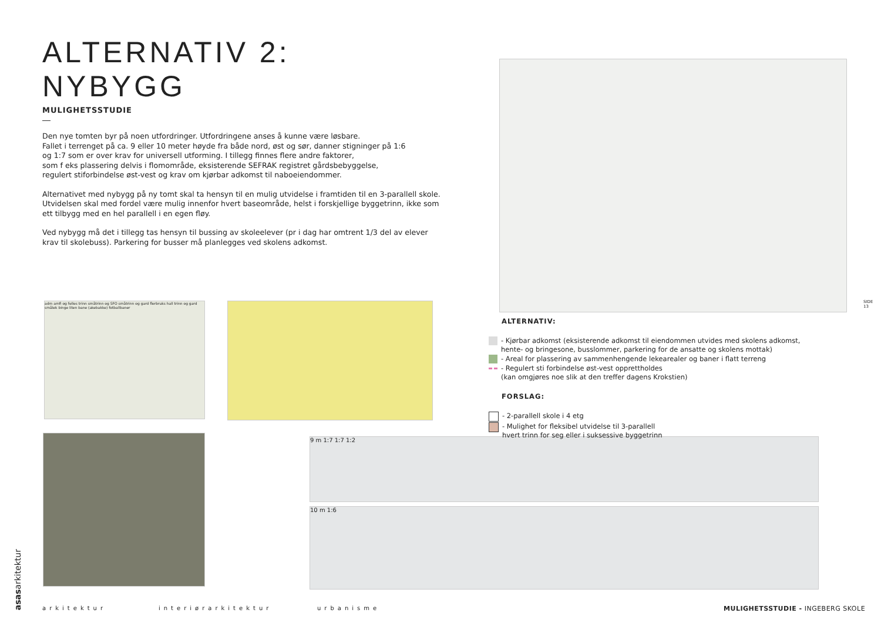ALTERNATIV 2: NYBYGG
MULIGHETSSTUDIE
Den nye tomten byr på noen utfordringer. Utfordringene anses å kunne være løsbare.
Fallet i terrenget på ca. 9 eller 10 meter høyde fra både nord, øst og sør, danner stigninger på 1:6
og 1:7 som er over krav for universell utforming. I tillegg finnes flere andre faktorer,
som f eks plassering delvis i flomområde, eksisterende SEFRAK registret gårdsbebyggelse,
regulert stiforbindelse øst-vest og krav om kjørbar adkomst til naboeiendommer.
Alternativet med nybygg på ny tomt skal ta hensyn til en mulig utvidelse i framtiden til en 3-parallell skole. Utvidelsen skal med fordel være mulig innenfor hvert baseområde, helst i forskjellige byggetrinn, ikke som ett tilbygg med en hel parallell i en egen fløy.
Ved nybygg må det i tillegg tas hensyn til bussing av skoleelever (pr i dag har omtrent 1/3 del av elever krav til skolebuss). Parkering for busser må planlegges ved skolens adkomst.
adm amfi og felles trinn småtrinn og SFO småtrinn og gard flerbruks hall trinn og gard smålek binge liten bane (akebakke) fotballbaner
9 m 1:7 1:7 1:2
10 m 1:6
ALTERNATIV:
- Kjørbar adkomst (eksisterende adkomst til eiendommen utvides med skolens adkomst, hente- og bringesone, busslommer, parkering for de ansatte og skolens mottak)
- Areal for plassering av sammenhengende lekearealer og baner i flatt terreng
- Regulert sti forbindelse øst-vest opprettholdes
(kan omgjøres noe slik at den treffer dagens Krokstien)
FORSLAG:
- 2-parallell skole i 4 etg
- Mulighet for fleksibel utvidelse til 3-parallell
hvert trinn for seg eller i suksessive byggetrinn
SIDE
13
asasarkitektur
arkitektur interiørarkitektur urbanisme
MULIGHETSSTUDIE - INGEBERG SKOLE